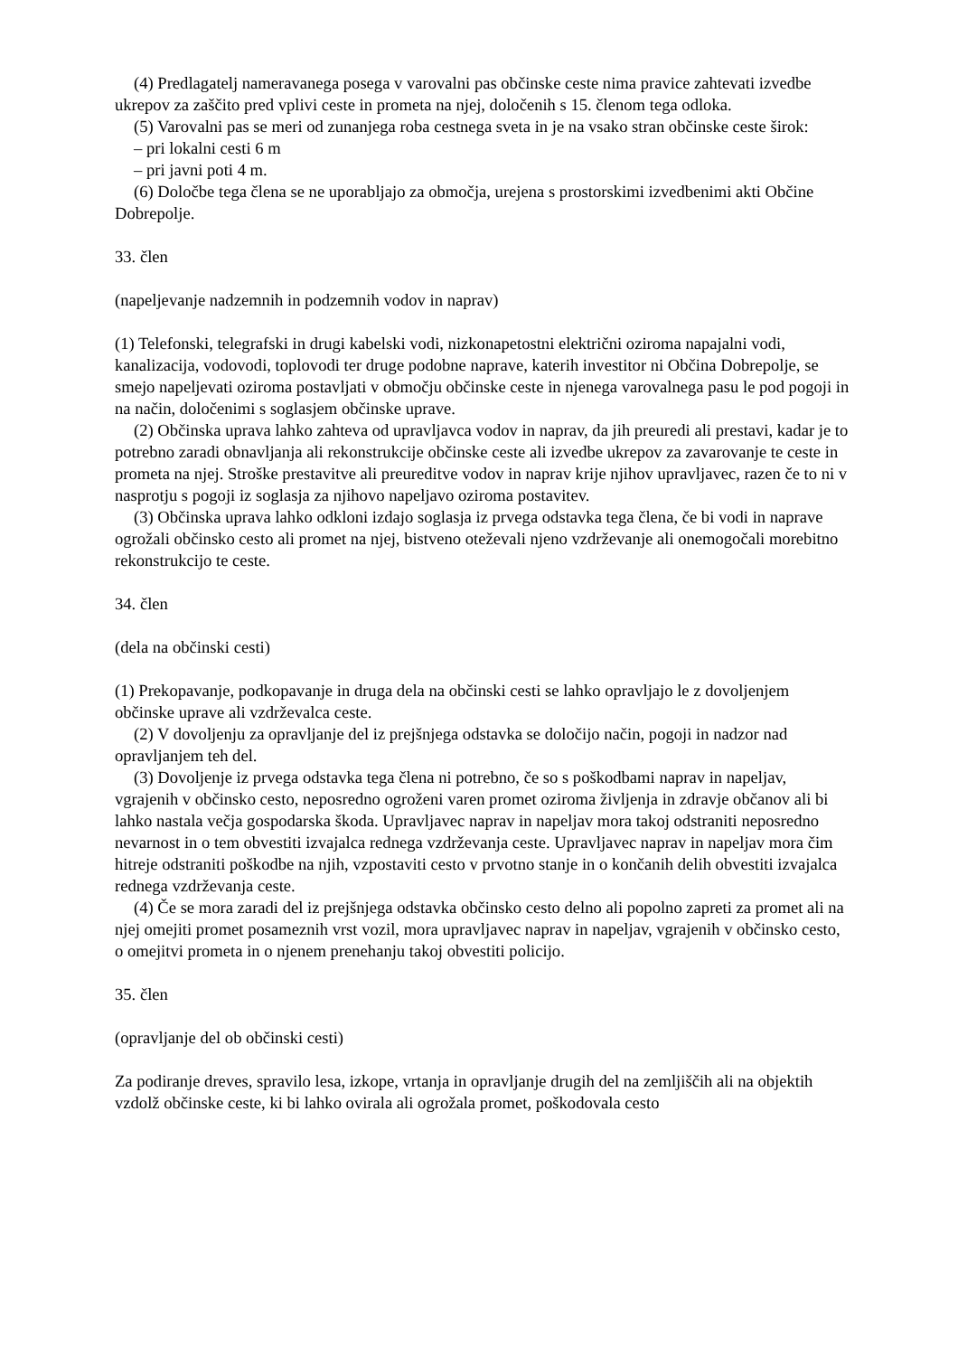(4) Predlagatelj nameravanega posega v varovalni pas občinske ceste nima pravice zahtevati izvedbe ukrepov za zaščito pred vplivi ceste in prometa na njej, določenih s 15. členom tega odloka.
(5) Varovalni pas se meri od zunanjega roba cestnega sveta in je na vsako stran občinske ceste širok:
– pri lokalni cesti 6 m
– pri javni poti 4 m.
(6) Določbe tega člena se ne uporabljajo za območja, urejena s prostorskimi izvedbenimi akti Občine Dobrepolje.
33. člen
(napeljevanje nadzemnih in podzemnih vodov in naprav)
(1) Telefonski, telegrafski in drugi kabelski vodi, nizkonapetostni električni oziroma napajalni vodi, kanalizacija, vodovodi, toplovodi ter druge podobne naprave, katerih investitor ni Občina Dobrepolje, se smejo napeljevati oziroma postavljati v območju občinske ceste in njenega varovalnega pasu le pod pogoji in na način, določenimi s soglasjem občinske uprave.
(2) Občinska uprava lahko zahteva od upravljavca vodov in naprav, da jih preuredi ali prestavi, kadar je to potrebno zaradi obnavljanja ali rekonstrukcije občinske ceste ali izvedbe ukrepov za zavarovanje te ceste in prometa na njej. Stroške prestavitve ali preureditve vodov in naprav krije njihov upravljavec, razen če to ni v nasprotju s pogoji iz soglasja za njihovo napeljavo oziroma postavitev.
(3) Občinska uprava lahko odkloni izdajo soglasja iz prvega odstavka tega člena, če bi vodi in naprave ogrožali občinsko cesto ali promet na njej, bistveno oteževali njeno vzdrževanje ali onemogočali morebitno rekonstrukcijo te ceste.
34. člen
(dela na občinski cesti)
(1) Prekopavanje, podkopavanje in druga dela na občinski cesti se lahko opravljajo le z dovoljenjem občinske uprave ali vzdrževalca ceste.
(2) V dovoljenju za opravljanje del iz prejšnjega odstavka se določijo način, pogoji in nadzor nad opravljanjem teh del.
(3) Dovoljenje iz prvega odstavka tega člena ni potrebno, če so s poškodbami naprav in napeljav, vgrajenih v občinsko cesto, neposredno ogroženi varen promet oziroma življenja in zdravje občanov ali bi lahko nastala večja gospodarska škoda. Upravljavec naprav in napeljav mora takoj odstraniti neposredno nevarnost in o tem obvestiti izvajalca rednega vzdrževanja ceste. Upravljavec naprav in napeljav mora čim hitreje odstraniti poškodbe na njih, vzpostaviti cesto v prvotno stanje in o končanih delih obvestiti izvajalca rednega vzdrževanja ceste.
(4) Če se mora zaradi del iz prejšnjega odstavka občinsko cesto delno ali popolno zapreti za promet ali na njej omejiti promet posameznih vrst vozil, mora upravljavec naprav in napeljav, vgrajenih v občinsko cesto, o omejitvi prometa in o njenem prenehanju takoj obvestiti policijo.
35. člen
(opravljanje del ob občinski cesti)
Za podiranje dreves, spravilo lesa, izkope, vrtanja in opravljanje drugih del na zemljiščih ali na objektih vzdolž občinske ceste, ki bi lahko ovirala ali ogrožala promet, poškodovala cesto